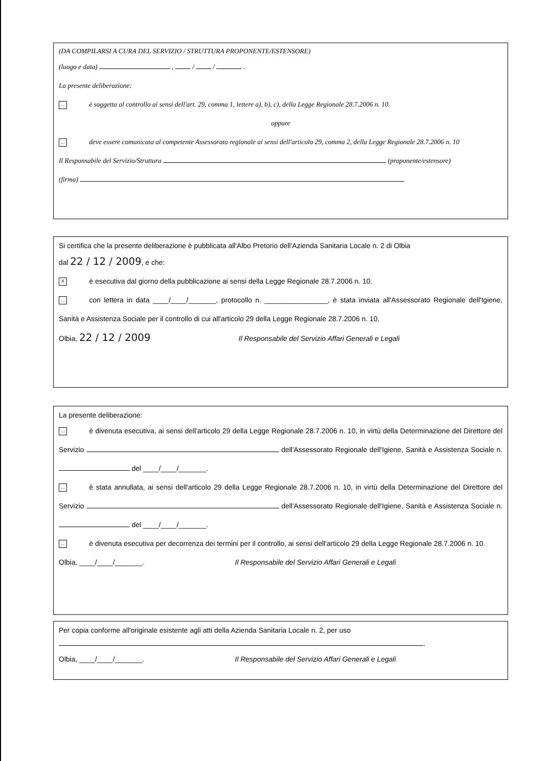(DA COMPILARSI A CURA DEL SERVIZIO / STRUTTURA PROPONENTE/ESTENSORE)
(luogo e data) , / / .
La presente deliberazione:
... è soggetta al controllo ai sensi dell'art. 29, comma 1, lettere a), b), c), della Legge Regionale 28.7.2006 n. 10.
oppure
... deve essere comunicata al competente Assessorato regionale ai sensi dell'articolo 29, comma 2, della Legge Regionale 28.7.2006 n. 10
Il Responsabile del Servizio/Struttura (proponente/estensore)
(firma)
Si certifica che la presente deliberazione è pubblicata all'Albo Pretorio dell'Azienda Sanitaria Locale n. 2 di Olbia
dal 22 / 12 / 2009, e che:
Xè esecutiva dal giorno della pubblicazione ai sensi della Legge Regionale 28.7.2006 n. 10.
... con lettera in data ____/____/_______, protocollo n. ________________, è stata inviata all'Assessorato Regionale dell'Igiene, Sanità e Assistenza Sociale per il controllo di cui all'articolo 29 della Legge Regionale 28.7.2006 n. 10.
Olbia, 22 / 12 / 2009 Il Responsabile del Servizio Affari Generali e Legali
La presente deliberazione:
... è divenuta esecutiva, ai sensi dell'articolo 29 della Legge Regionale 28.7.2006 n. 10, in virtù della Determinazione del Direttore del Servizio dell'Assessorato Regionale dell'Igiene, Sanità e Assistenza Sociale n. del ____/____/_______.
... è stata annullata, ai sensi dell'articolo 29 della Legge Regionale 28.7.2006 n. 10, in virtù della Determinazione del Direttore del Servizio dell'Assessorato Regionale dell'Igiene, Sanità e Assistenza Sociale n. del ____/____/_______.
... è divenuta esecutiva per decorrenza dei termini per il controllo, ai sensi dell'articolo 29 della Legge Regionale 28.7.2006 n. 10.
Olbia, ____/____/_______. Il Responsabile del Servizio Affari Generali e Legali
Per copia conforme all'originale esistente agli atti della Azienda Sanitaria Locale n. 2, per uso .
Olbia, ____/____/_______. Il Responsabile del Servizio Affari Generali e Legali